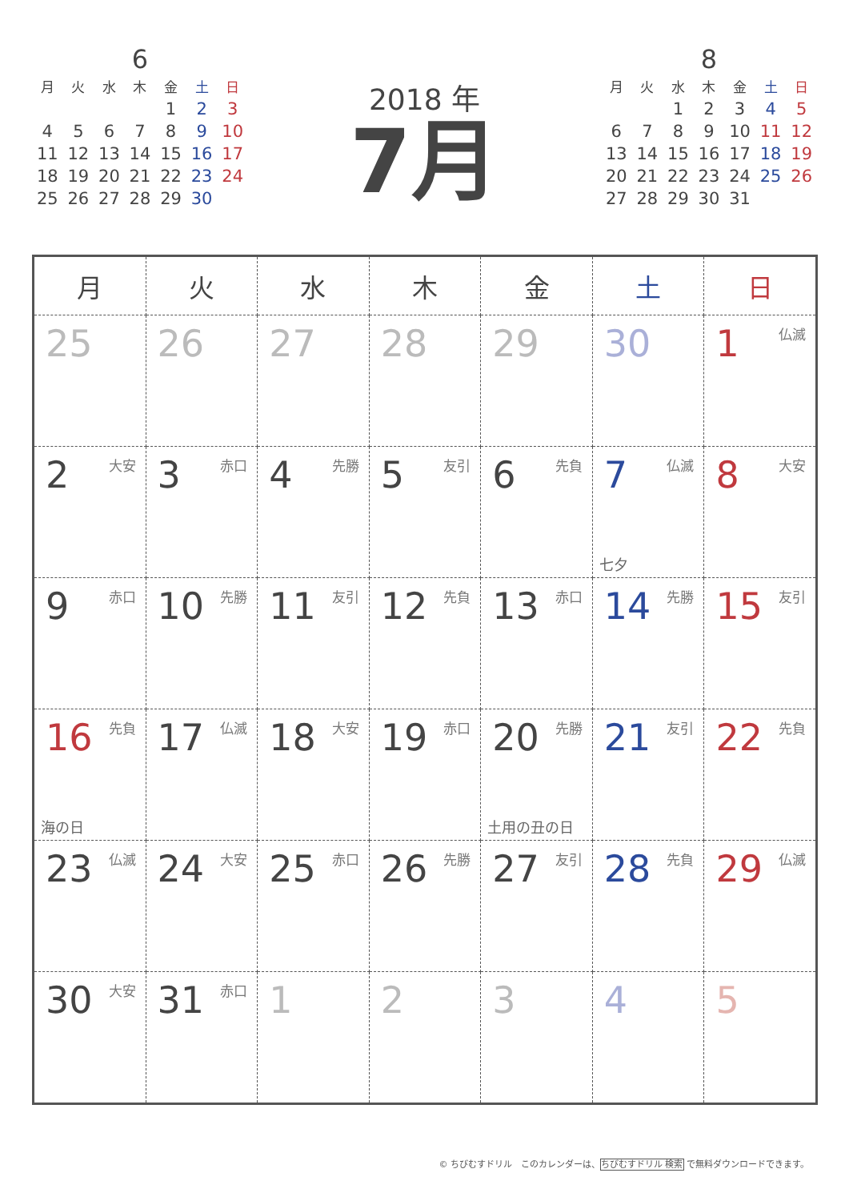6
| 月 | 火 | 水 | 木 | 金 | 土 | 日 |
| --- | --- | --- | --- | --- | --- | --- |
| | | | | 1 | 2 | 3 |
| 4 | 5 | 6 | 7 | 8 | 9 | 10 |
| 11 | 12 | 13 | 14 | 15 | 16 | 17 |
| 18 | 19 | 20 | 21 | 22 | 23 | 24 |
| 25 | 26 | 27 | 28 | 29 | 30 | |
2018 年
7月
8
| 月 | 火 | 水 | 木 | 金 | 土 | 日 |
| --- | --- | --- | --- | --- | --- | --- |
| | | 1 | 2 | 3 | 4 | 5 |
| 6 | 7 | 8 | 9 | 10 | 11 | 12 |
| 13 | 14 | 15 | 16 | 17 | 18 | 19 |
| 20 | 21 | 22 | 23 | 24 | 25 | 26 |
| 27 | 28 | 29 | 30 | 31 | | |
| 月 | 火 | 水 | 木 | 金 | 土 | 日 |
| --- | --- | --- | --- | --- | --- | --- |
| 25 | 26 | 27 | 28 | 29 | 30 | 1 仏滅 |
| 2 大安 | 3 赤口 | 4 先勝 | 5 友引 | 6 先負 | 7 仏滅 七夕 | 8 大安 |
| 9 赤口 | 10 先勝 | 11 友引 | 12 先負 | 13 赤口 | 14 先勝 | 15 友引 |
| 16 先負 海の日 | 17 仏滅 | 18 大安 | 19 赤口 | 20 先勝 土用の丑の日 | 21 友引 | 22 先負 |
| 23 仏滅 | 24 大安 | 25 赤口 | 26 先勝 | 27 友引 | 28 先負 | 29 仏滅 |
| 30 大安 | 31 赤口 | 1 | 2 | 3 | 4 | 5 |
© ちびむすドリル　このカレンダーは、ちびむすドリル 検索 で無料ダウンロードできます。